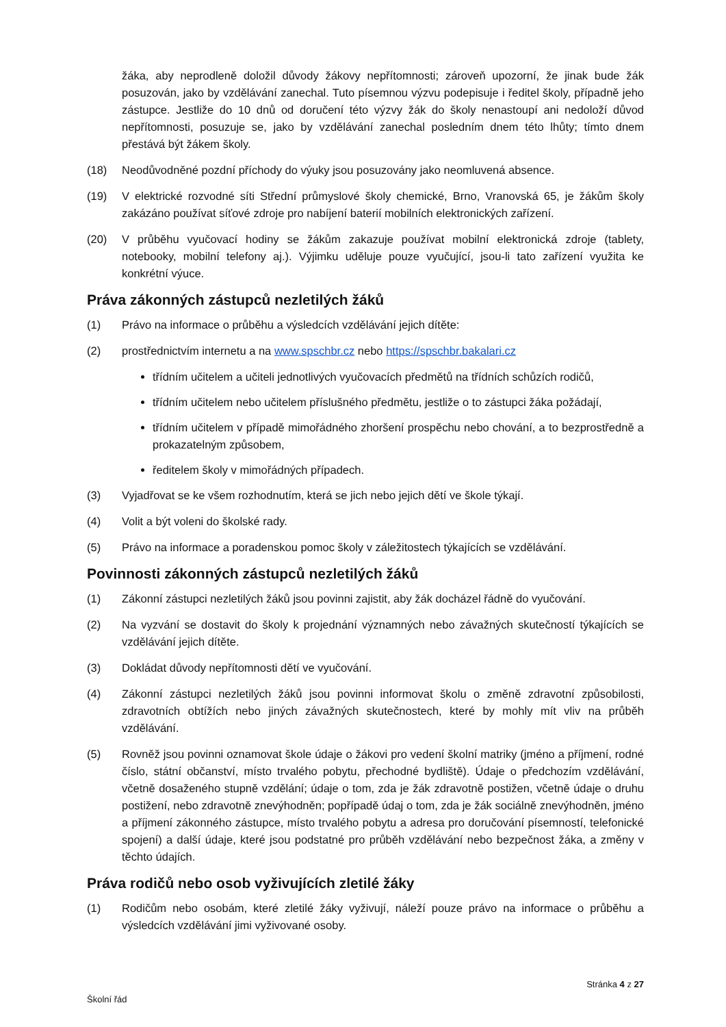žáka, aby neprodleně doložil důvody žákovy nepřítomnosti; zároveň upozorní, že jinak bude žák posuzován, jako by vzdělávání zanechal. Tuto písemnou výzvu podepisuje i ředitel školy, případně jeho zástupce. Jestliže do 10 dnů od doručení této výzvy žák do školy nenastoupí ani nedoloží důvod nepřítomnosti, posuzuje se, jako by vzdělávání zanechal posledním dnem této lhůty; tímto dnem přestává být žákem školy.
(18) Neodůvodněné pozdní příchody do výuky jsou posuzovány jako neomluvená absence.
(19) V elektrické rozvodné síti Střední průmyslové školy chemické, Brno, Vranovská 65, je žákům školy zakázáno používat síťové zdroje pro nabíjení baterií mobilních elektronických zařízení.
(20) V průběhu vyučovací hodiny se žákům zakazuje používat mobilní elektronická zdroje (tablety, notebooky, mobilní telefony aj.). Výjimku uděluje pouze vyučující, jsou-li tato zařízení využita ke konkrétní výuce.
Práva zákonných zástupců nezletilých žáků
(1) Právo na informace o průběhu a výsledcích vzdělávání jejich dítěte:
(2) prostřednictvím internetu a na www.spschbr.cz nebo https://spschbr.bakalari.cz
třídním učitelem a učiteli jednotlivých vyučovacích předmětů na třídních schůzích rodičů,
třídním učitelem nebo učitelem příslušného předmětu, jestliže o to zástupci žáka požádají,
třídním učitelem v případě mimořádného zhoršení prospěchu nebo chování, a to bezprostředně a prokazatelným způsobem,
ředitelem školy v mimořádných případech.
(3) Vyjadřovat se ke všem rozhodnutím, která se jich nebo jejich dětí ve škole týkají.
(4) Volit a být voleni do školské rady.
(5) Právo na informace a poradenskou pomoc školy v záležitostech týkajících se vzdělávání.
Povinnosti zákonných zástupců nezletilých žáků
(1) Zákonní zástupci nezletilých žáků jsou povinni zajistit, aby žák docházel řádně do vyučování.
(2) Na vyzvání se dostavit do školy k projednání významných nebo závažných skutečností týkajících se vzdělávání jejich dítěte.
(3) Dokládat důvody nepřítomnosti dětí ve vyučování.
(4) Zákonní zástupci nezletilých žáků jsou povinni informovat školu o změně zdravotní způsobilosti, zdravotních obtížích nebo jiných závažných skutečnostech, které by mohly mít vliv na průběh vzdělávání.
(5) Rovněž jsou povinni oznamovat škole údaje o žákovi pro vedení školní matriky (jméno a příjmení, rodné číslo, státní občanství, místo trvalého pobytu, přechodné bydliště). Údaje o předchozím vzdělávání, včetně dosaženého stupně vzdělání; údaje o tom, zda je žák zdravotně postižen, včetně údaje o druhu postižení, nebo zdravotně znevýhodněn; popřípadě údaj o tom, zda je žák sociálně znevýhodněn, jméno a příjmení zákonného zástupce, místo trvalého pobytu a adresa pro doručování písemností, telefonické spojení) a další údaje, které jsou podstatné pro průběh vzdělávání nebo bezpečnost žáka, a změny v těchto údajích.
Práva rodičů nebo osob vyživujících zletilé žáky
(1) Rodičům nebo osobám, které zletilé žáky vyživují, náleží pouze právo na informace o průběhu a výsledcích vzdělávání jimi vyživované osoby.
Stránka 4 z 27
Školní řád